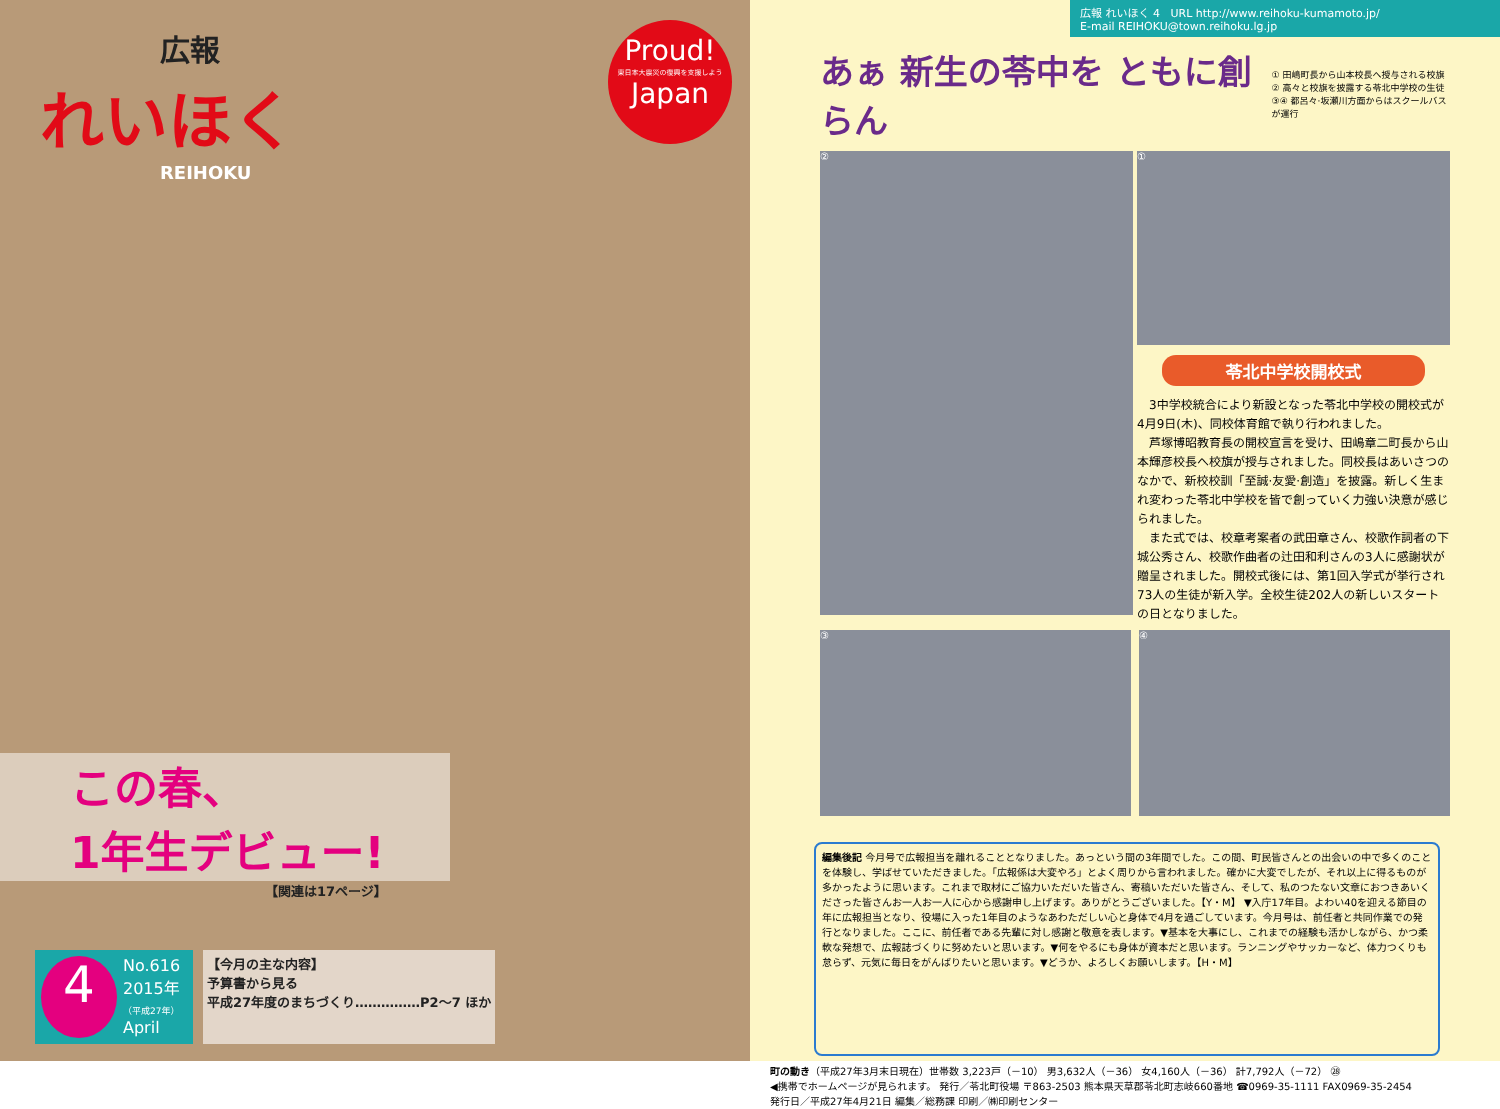Proud!
東日本大震災の復興を支援しよう
Japan
広報
れいほく
REIHOKU
この春、
1年生デビュー!
【関連は17ページ】
4
No.616
2015年
（平成27年）
April
【今月の主な内容】
予算書から見る
平成27年度のまちづくり……………P2～7 ほか
広報 れいほく 4 URL http://www.reihoku-kumamoto.jp/
E-mail REIHOKU@town.reihoku.lg.jp
あぁ 新生の苓中を ともに創らん
① 田嶋町長から山本校長へ授与される校旗
② 高々と校旗を披露する苓北中学校の生徒
③④ 都呂々·坂瀬川方面からはスクールバスが運行
②
①
苓北中学校開校式
　3中学校統合により新設となった苓北中学校の開校式が4月9日(木)、同校体育館で執り行われました。
　芦塚博昭教育長の開校宣言を受け、田嶋章二町長から山本輝彦校長へ校旗が授与されました。同校長はあいさつのなかで、新校校訓「至誠·友愛·創造」を披露。新しく生まれ変わった苓北中学校を皆で創っていく力強い決意が感じられました。
　また式では、校章考案者の武田章さん、校歌作詞者の下城公秀さん、校歌作曲者の辻田和利さんの3人に感謝状が贈呈されました。開校式後には、第1回入学式が挙行され73人の生徒が新入学。全校生徒202人の新しいスタートの日となりました。
③ ④
編集後記 今月号で広報担当を離れることとなりました。あっという間の3年間でした。この間、町民皆さんとの出会いの中で多くのことを体験し、学ばせていただきました。「広報係は大変やろ」とよく周りから言われました。確かに大変でしたが、それ以上に得るものが多かったように思います。これまで取材にご協力いただいた皆さん、寄稿いただいた皆さん、そして、私のつたない文章におつきあいくださった皆さんお一人お一人に心から感謝申し上げます。ありがとうございました。【Y・M】 ▼入庁17年目。よわい40を迎える節目の年に広報担当となり、役場に入った1年目のようなあわただしい心と身体で4月を過ごしています。今月号は、前任者と共同作業での発行となりました。ここに、前任者である先輩に対し感謝と敬意を表します。▼基本を大事にし、これまでの経験も活かしながら、かつ柔軟な発想で、広報誌づくりに努めたいと思います。▼何をやるにも身体が資本だと思います。ランニングやサッカーなど、体力つくりも怠らず、元気に毎日をがんばりたいと思います。▼どうか、よろしくお願いします。【H・M】
町の動き（平成27年3月末日現在）世帯数 3,223戸（－10） 男3,632人（－36） 女4,160人（－36） 計7,792人（－72） ㉘
◀携帯でホームページが見られます。 発行／苓北町役場 〒863-2503 熊本県天草郡苓北町志岐660番地 ☎0969-35-1111 FAX0969-35-2454
発行日／平成27年4月21日 編集／総務課 印刷／㈱印刷センター